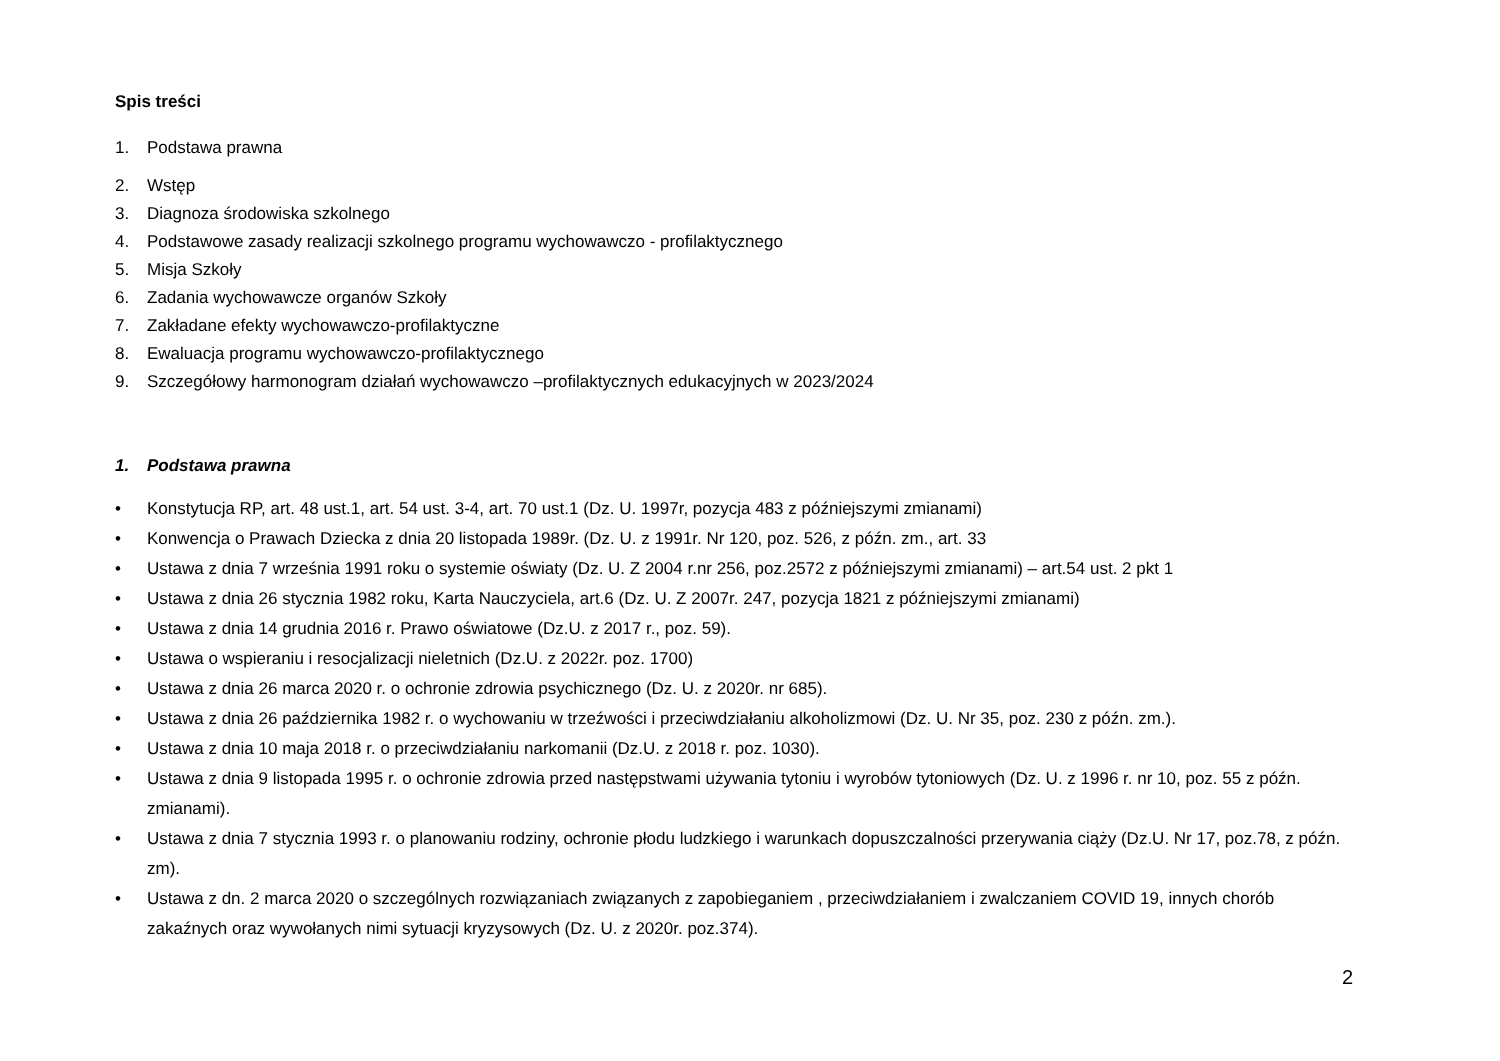Spis treści
1. Podstawa prawna
2. Wstęp
3. Diagnoza środowiska szkolnego
4. Podstawowe zasady realizacji szkolnego programu wychowawczo - profilaktycznego
5. Misja Szkoły
6. Zadania wychowawcze organów Szkoły
7. Zakładane efekty wychowawczo-profilaktyczne
8. Ewaluacja programu wychowawczo-profilaktycznego
9. Szczegółowy harmonogram działań wychowawczo –profilaktycznych edukacyjnych w 2023/2024
1. Podstawa prawna
• Konstytucja RP, art. 48 ust.1, art. 54 ust. 3-4, art. 70 ust.1 (Dz. U. 1997r, pozycja 483 z późniejszymi zmianami)
• Konwencja o Prawach Dziecka z dnia 20 listopada 1989r. (Dz. U. z 1991r. Nr 120, poz. 526, z późn. zm., art. 33
• Ustawa z dnia 7 września 1991 roku o systemie oświaty (Dz. U. Z 2004 r.nr 256, poz.2572 z późniejszymi zmianami) – art.54 ust. 2 pkt 1
• Ustawa z dnia 26 stycznia 1982 roku, Karta Nauczyciela, art.6 (Dz. U. Z 2007r. 247, pozycja 1821 z późniejszymi zmianami)
• Ustawa z dnia 14 grudnia 2016 r. Prawo oświatowe (Dz.U. z 2017 r., poz. 59).
• Ustawa o wspieraniu i resocjalizacji nieletnich (Dz.U. z 2022r. poz. 1700)
• Ustawa z dnia 26 marca 2020 r. o ochronie zdrowia psychicznego (Dz. U. z 2020r. nr 685).
• Ustawa z dnia 26 października 1982 r. o wychowaniu w trzeźwości i przeciwdziałaniu alkoholizmowi (Dz. U. Nr 35, poz. 230 z późn. zm.).
• Ustawa z dnia 10 maja 2018 r. o przeciwdziałaniu narkomanii (Dz.U. z 2018 r. poz. 1030).
• Ustawa z dnia 9 listopada 1995 r. o ochronie zdrowia przed następstwami używania tytoniu i wyrobów tytoniowych (Dz. U. z 1996 r. nr 10, poz. 55 z późn. zmianami).
• Ustawa z dnia 7 stycznia 1993 r. o planowaniu rodziny, ochronie płodu ludzkiego i warunkach dopuszczalności przerywania ciąży (Dz.U. Nr 17, poz.78, z późn. zm).
• Ustawa z dn. 2 marca 2020 o szczególnych rozwiązaniach związanych z zapobieganiem , przeciwdziałaniem i zwalczaniem COVID 19, innych chorób zakaźnych oraz wywołanych nimi sytuacji kryzysowych (Dz. U. z 2020r. poz.374).
2